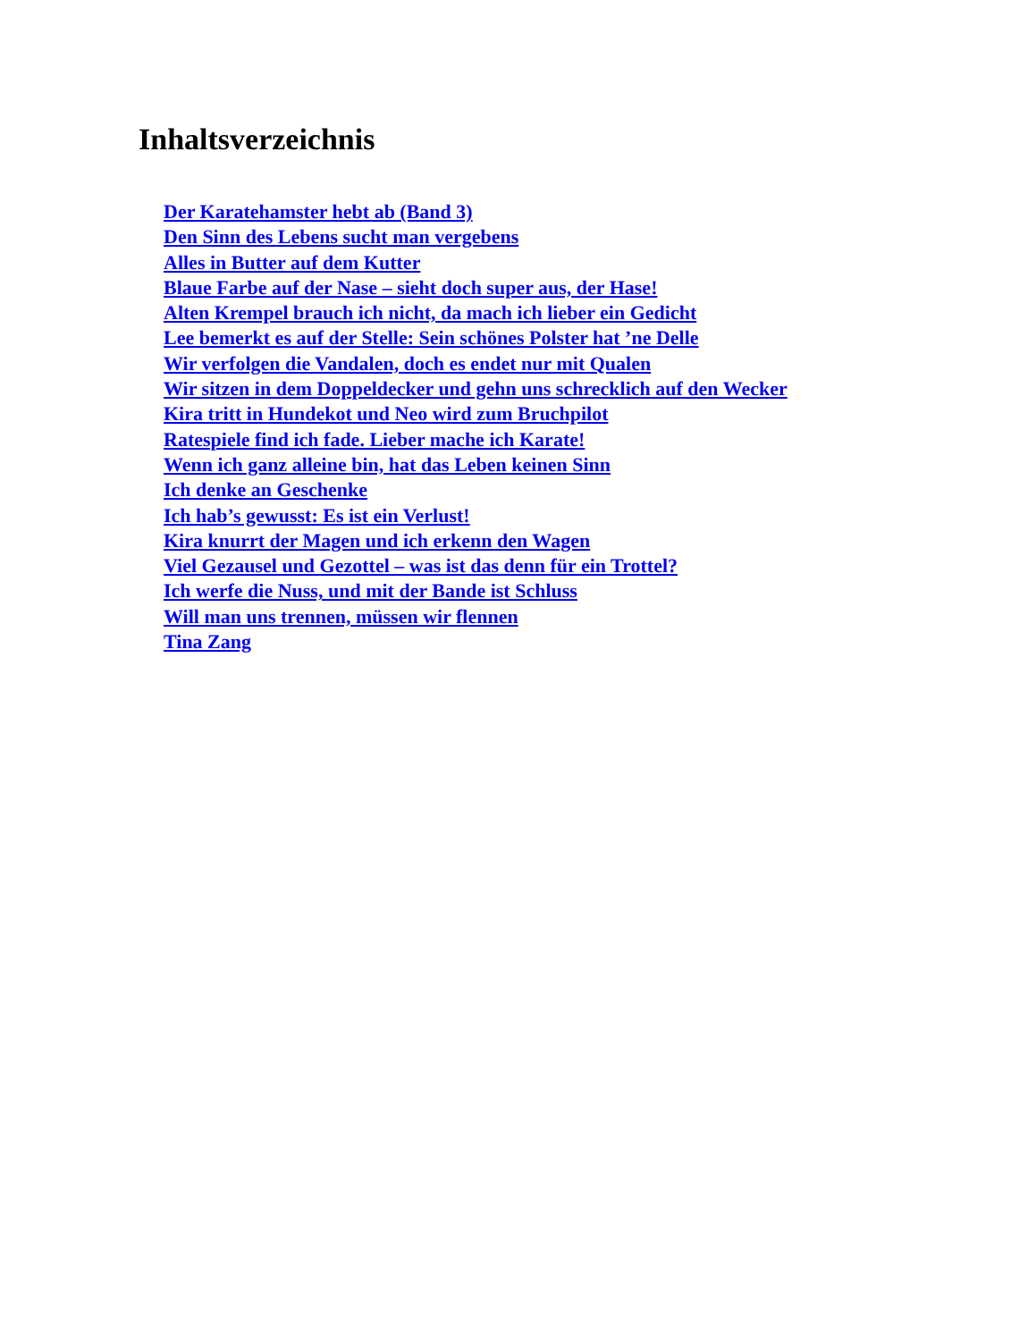Inhaltsverzeichnis
Der Karatehamster hebt ab (Band 3)
Den Sinn des Lebens sucht man vergebens
Alles in Butter auf dem Kutter
Blaue Farbe auf der Nase – sieht doch super aus, der Hase!
Alten Krempel brauch ich nicht, da mach ich lieber ein Gedicht
Lee bemerkt es auf der Stelle: Sein schönes Polster hat ’ne Delle
Wir verfolgen die Vandalen, doch es endet nur mit Qualen
Wir sitzen in dem Doppeldecker und gehn uns schrecklich auf den Wecker
Kira tritt in Hundekot und Neo wird zum Bruchpilot
Ratespiele find ich fade. Lieber mache ich Karate!
Wenn ich ganz alleine bin, hat das Leben keinen Sinn
Ich denke an Geschenke
Ich hab’s gewusst: Es ist ein Verlust!
Kira knurrt der Magen und ich erkenn den Wagen
Viel Gezausel und Gezottel – was ist das denn für ein Trottel?
Ich werfe die Nuss, und mit der Bande ist Schluss
Will man uns trennen, müssen wir flennen
Tina Zang